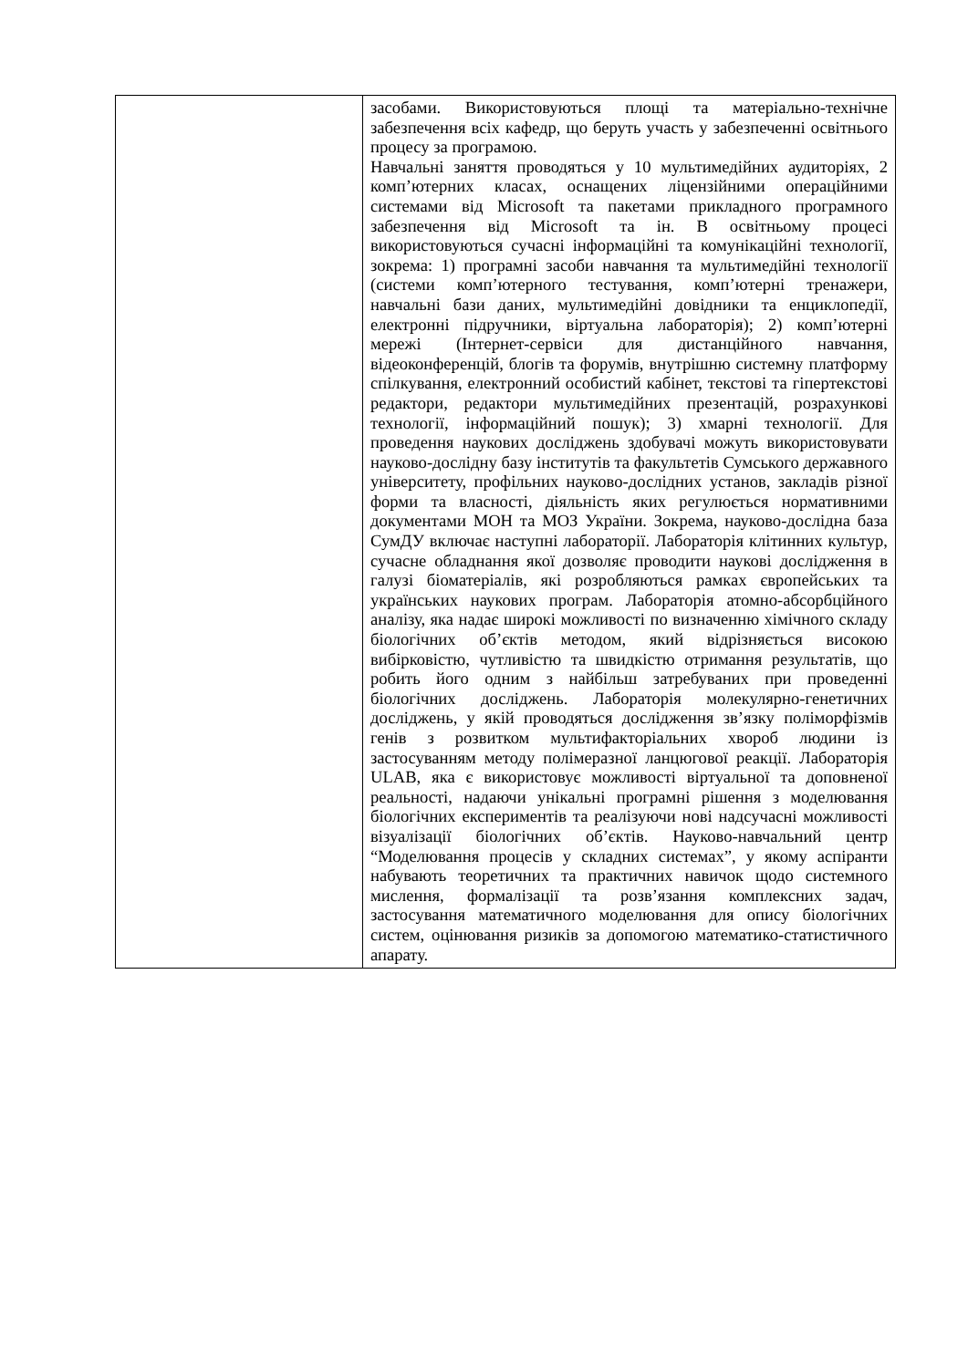| | засобами. Використовуються площі та матеріально-технічне забезпечення всіх кафедр, що беруть участь у забезпеченні освітнього процесу за програмою. Навчальні заняття проводяться у 10 мультимедійних аудиторіях, 2 комп’ютерних класах, оснащених ліцензійними операційними системами від Microsoft та пакетами прикладного програмного забезпечення від Microsoft та ін. В освітньому процесі використовуються сучасні інформаційні та комунікаційні технології, зокрема: 1) програмні засоби навчання та мультимедійні технології (системи комп’ютерного тестування, комп’ютерні тренажери, навчальні бази даних, мультимедійні довідники та енциклопедії, електронні підручники, віртуальна лабораторія); 2) комп’ютерні мережі (Інтернет-сервіси для дистанційного навчання, відеоконференцій, блогів та форумів, внутрішню системну платформу спілкування, електронний особистий кабінет, текстові та гіпертекстові редактори, редактори мультимедійних презентацій, розрахункові технології, інформаційний пошук); 3) хмарні технології. Для проведення наукових досліджень здобувачі можуть використовувати науково-дослідну базу інститутів та факультетів Сумського державного університету, профільних науково-дослідних установ, закладів різної форми та власності, діяльність яких регулюється нормативними документами МОН та МОЗ України. Зокрема, науково-дослідна база СумДУ включає наступні лабораторії. Лабораторія клітинних культур, сучасне обладнання якої дозволяє проводити наукові дослідження в галузі біоматеріалів, які розробляються рамках європейських та українських наукових програм. Лабораторія атомно-абсорбційного аналізу, яка надає широкі можливості по визначенню хімічного складу біологічних об’єктів методом, який відрізняється високою вибірковістю, чутливістю та швидкістю отримання результатів, що робить його одним з найбільш затребуваних при проведенні біологічних досліджень. Лабораторія молекулярно-генетичних досліджень, у якій проводяться дослідження зв’язку поліморфізмів генів з розвитком мультифакторіальних хвороб людини із застосуванням методу полімеразної ланцюгової реакції. Лабораторія ULAB, яка є використовує можливості віртуальної та доповненої реальності, надаючи унікальні програмні рішення з моделювання біологічних експериментів та реалізуючи нові надсучасні можливості візуалізації біологічних об’єктів. Науково-навчальний центр “Моделювання процесів у складних системах”, у якому аспіранти набувають теоретичних та практичних навичок щодо системного мислення, формалізації та розв’язання комплексних задач, застосування математичного моделювання для опису біологічних систем, оцінювання ризиків за допомогою математико-статистичного апарату. |